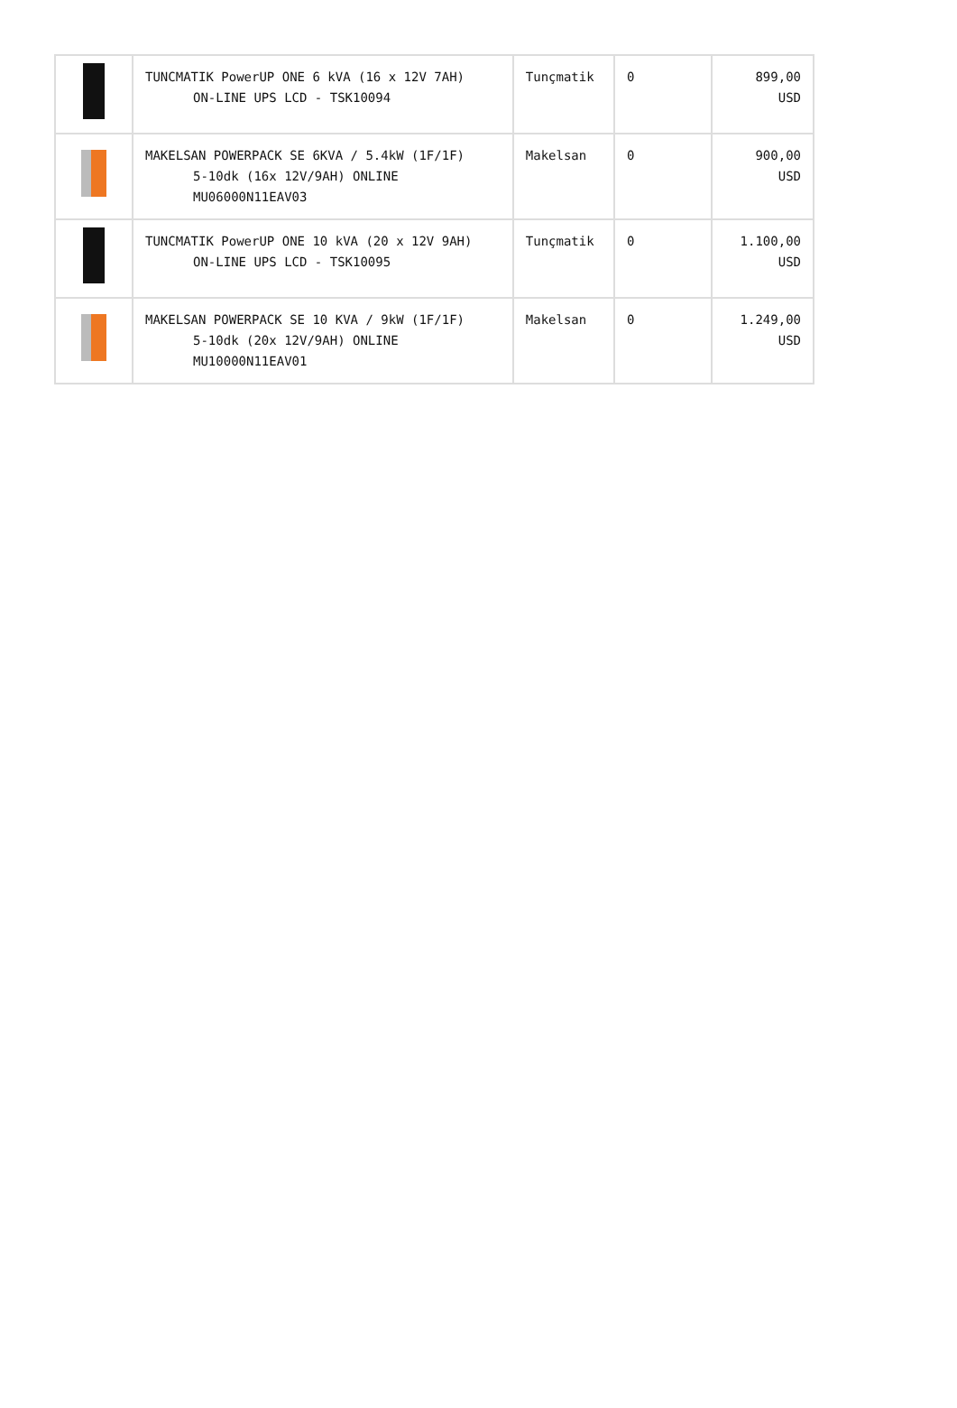| | TUNCMATIK PowerUP ONE 6 kVA (16 x 12V 7AH) ON-LINE UPS LCD - TSK10094 | Tunçmatik | 0 | 899,00 USD |
| | MAKELSAN POWERPACK SE 6KVA / 5.4kW (1F/1F) 5-10dk (16x 12V/9AH) ONLINE MU06000N11EAV03 | Makelsan | 0 | 900,00 USD |
| | TUNCMATIK PowerUP ONE 10 kVA (20 x 12V 9AH) ON-LINE UPS LCD - TSK10095 | Tunçmatik | 0 | 1.100,00 USD |
| | MAKELSAN POWERPACK SE 10 KVA / 9kW (1F/1F) 5-10dk (20x 12V/9AH) ONLINE MU10000N11EAV01 | Makelsan | 0 | 1.249,00 USD |